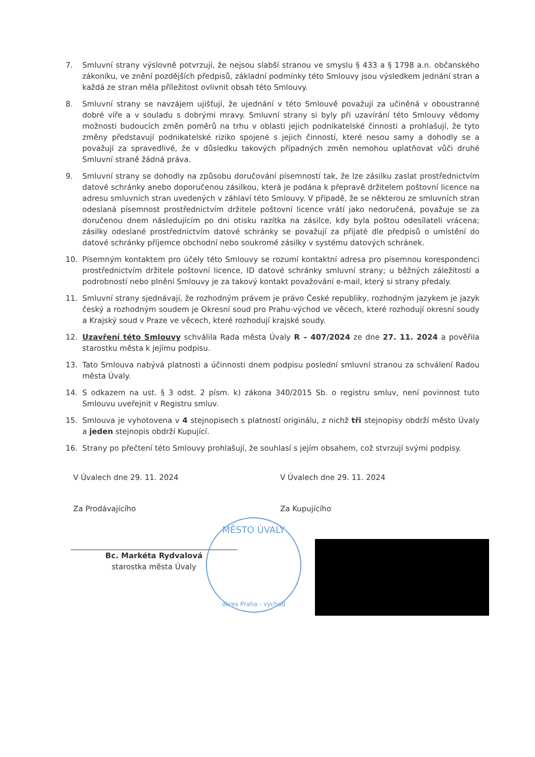7. Smluvní strany výslovně potvrzují, že nejsou slabší stranou ve smyslu § 433 a § 1798 a.n. občanského zákoníku, ve znění pozdějších předpisů, základní podmínky této Smlouvy jsou výsledkem jednání stran a každá ze stran měla příležitost ovlivnit obsah této Smlouvy.
8. Smluvní strany se navzájem ujišťují, že ujednání v této Smlouvě považují za učiněná v oboustranné dobré víře a v souladu s dobrými mravy. Smluvní strany si byly při uzavírání této Smlouvy vědomy možnosti budoucích změn poměrů na trhu v oblasti jejich podnikatelské činnosti a prohlašují, že tyto změny představují podnikatelské riziko spojené s jejich činností, které nesou samy a dohodly se a považují za spravedlivé, že v důsledku takových případných změn nemohou uplatňovat vůči druhé Smluvní straně žádná práva.
9. Smluvní strany se dohodly na způsobu doručování písemností tak, že lze zásilku zaslat prostřednictvím datové schránky anebo doporučenou zásilkou, která je podána k přepravě držitelem poštovní licence na adresu smluvních stran uvedených v záhlaví této Smlouvy. V případě, že se některou ze smluvních stran odeslaná písemnost prostřednictvím držitele poštovní licence vrátí jako nedoručená, považuje se za doručenou dnem následujícím po dni otisku razítka na zásilce, kdy byla poštou odesílateli vrácena; zásilky odeslané prostřednictvím datové schránky se považují za přijaté dle předpisů o umístění do datové schránky příjemce obchodní nebo soukromé zásilky v systému datových schránek.
10. Písemným kontaktem pro účely této Smlouvy se rozumí kontaktní adresa pro písemnou korespondenci prostřednictvím držitele poštovní licence, ID datové schránky smluvní strany; u běžných záležitostí a podrobností nebo plnění Smlouvy je za takový kontakt považování e-mail, který si strany předaly.
11. Smluvní strany sjednávají, že rozhodným právem je právo České republiky, rozhodným jazykem je jazyk český a rozhodným soudem je Okresní soud pro Prahu-východ ve věcech, které rozhodují okresní soudy a Krajský soud v Praze ve věcech, které rozhodují krajské soudy.
12. Uzavření této Smlouvy schválila Rada města Úvaly R – 407/2024 ze dne 27. 11. 2024 a pověřila starostku města k jejímu podpisu.
13. Tato Smlouva nabývá platnosti a účinnosti dnem podpisu poslední smluvní stranou za schválení Radou města Úvaly.
14. S odkazem na ust. § 3 odst. 2 písm. k) zákona 340/2015 Sb. o registru smluv, není povinnost tuto Smlouvu uveřejnit v Registru smluv.
15. Smlouva je vyhotovena v 4 stejnopisech s platností originálu, z nichž tři stejnopisy obdrží město Úvaly a jeden stejnopis obdrží Kupující.
16. Strany po přečtení této Smlouvy prohlašují, že souhlasí s jejím obsahem, což stvrzují svými podpisy.
V Úvalech dne 29. 11. 2024
Za Prodávajícího
Bc. Markéta Rydvalová
starostka města Úvaly
V Úvalech dne 29. 11. 2024
Za Kupujícího
MĚSTO ÚVALY
okres Praha - východ